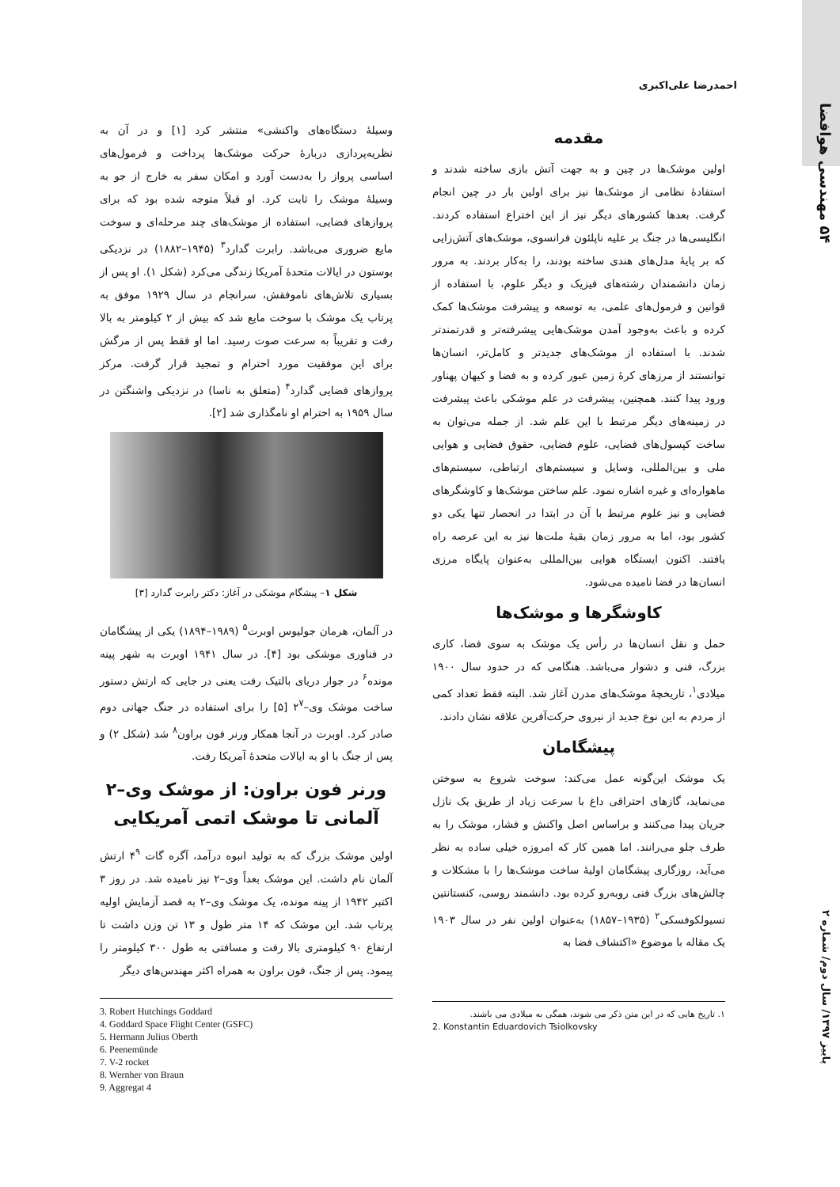۵۴ مهندسی هوافضا
پاییز ۱۳۹۷/ سال دوم/ شماره ۲
احمدرضا علی‌اکبری
مقدمه
اولین موشک‌ها در چین و به جهت آتش بازی ساخته شدند و استفادهٔ نظامی از موشک‌ها نیز برای اولین بار در چین انجام گرفت. بعدها کشورهای دیگر نیز از این اختراع استفاده کردند. انگلیسی‌ها در جنگ بر علیه ناپلئون فرانسوی، موشک‌های آتش‌زایی که بر پایهٔ مدل‌های هندی ساخته بودند، را به‌کار بردند. به مرور زمان دانشمندان رشته‌های فیزیک و دیگر علوم، با استفاده از قوانین و فرمول‌های علمی، به توسعه و پیشرفت موشک‌ها کمک کرده و باعث به‌وجود آمدن موشک‌هایی پیشرفته‌تر و قدرتمندتر شدند. با استفاده از موشک‌های جدیدتر و کامل‌تر، انسان‌ها توانستند از مرزهای کرهٔ زمین عبور کرده و به فضا و کیهان پهناور ورود پیدا کنند. همچنین، پیشرفت در علم موشکی باعث پیشرفت در زمینه‌های دیگر مرتبط با این علم شد. از جمله می‌توان به ساخت کپسول‌های فضایی، علوم فضایی، حقوق فضایی و هوایی ملی و بین‌المللی، وسایل و سیستم‌های ارتباطی، سیستم‌های ماهواره‌ای و غیره اشاره نمود. علم ساختن موشک‌ها و کاوشگرهای فضایی و نیز علوم مرتبط با آن در ابتدا در انحصار تنها یکی دو کشور بود، اما به مرور زمان بقیهٔ ملت‌ها نیز به این عرصه راه یافتند. اکنون ایستگاه هوایی بین‌المللی به‌عنوان پایگاه مرزی انسان‌ها در فضا نامیده می‌شود.
کاوشگرها و موشک‌ها
حمل و نقل انسان‌ها در رأس یک موشک به سوی فضا، کاری بزرگ، فنی و دشوار می‌باشد. هنگامی که در حدود سال ۱۹۰۰ میلادی<sup>۱</sup>، تاریخچهٔ موشک‌های مدرن آغاز شد. البته فقط تعداد کمی از مردم به این نوع جدید از نیروی حرکت‌آفرین علاقه نشان دادند.
پیشگامان
یک موشک این‌گونه عمل می‌کند: سوخت شروع به سوختن می‌نماید، گازهای احتراقی داغ با سرعت زیاد از طریق یک نازل جریان پیدا می‌کنند و براساس اصل واکنش و فشار، موشک را به طرف جلو می‌رانند. اما همین کار که امروزه خیلی ساده به نظر می‌آید، روزگاری پیشگامان اولیهٔ ساخت موشک‌ها را با مشکلات و چالش‌های بزرگ فنی روبه‌رو کرده بود. دانشمند روسی، کنستانتین تسیولکوفسکی<sup>۲</sup> (۱۹۳۵–۱۸۵۷) به‌عنوان اولین نفر در سال ۱۹۰۳ یک مقاله با موضوع «اکتشاف فضا به
۱. تاریخ هایی که در این متن ذکر می شوند، همگی به میلادی می باشند.
2. Konstantin Eduardovich Tsiolkovsky
وسیلهٔ دستگاه‌های واکنشی» منتشر کرد [۱] و در آن به نظریه‌پردازی دربارهٔ حرکت موشک‌ها پرداخت و فرمول‌های اساسی پرواز را به‌دست آورد و امکان سفر به خارج از جو به وسیلهٔ موشک را ثابت کرد. او قبلاً متوجه شده بود که برای پروازهای فضایی، استفاده از موشک‌های چند مرحله‌ای و سوخت مایع ضروری می‌باشد. رابرت گدارد<sup>۳</sup> (۱۹۴۵–۱۸۸۲) در نزدیکی بوستون در ایالات متحدهٔ آمریکا زندگی می‌کرد (شکل ۱). او پس از بسیاری تلاش‌های ناموفقش، سرانجام در سال ۱۹۲۹ موفق به پرتاب یک موشک با سوخت مایع شد که بیش از ۲ کیلومتر به بالا رفت و تقریباً به سرعت صوت رسید. اما او فقط پس از مرگش برای این موفقیت مورد احترام و تمجید قرار گرفت. مرکز پروازهای فضایی گدارد<sup>۴</sup> (متعلق به ناسا) در نزدیکی واشنگتن در سال ۱۹۵۹ به احترام او نامگذاری شد [۲].
شکل ۱– پیشگام موشکی در آغاز: دکتر رابرت گدارد [۳]
در آلمان، هرمان جولیوس اوبرت<sup>۵</sup> (۱۹۸۹–۱۸۹۴) یکی از پیشگامان در فناوری موشکی بود [۴]. در سال ۱۹۴۱ اوبرت به شهر پینه مونده<sup>۶</sup> در جوار دریای بالتیک رفت یعنی در جایی که ارتش دستور ساخت موشک وی–۲<sup>۷</sup> [۵] را برای استفاده در جنگ جهانی دوم صادر کرد. اوبرت در آنجا همکار ورنر فون براون<sup>۸</sup> شد (شکل ۲) و پس از جنگ با او به ایالات متحدهٔ آمریکا رفت.
ورنر فون براون: از موشک وی–۲ آلمانی تا موشک اتمی آمریکایی
اولین موشک بزرگ که به تولید انبوه درآمد، آگره گات ۴<sup>۹</sup> ارتش آلمان نام داشت. این موشک بعداً وی–۲ نیز نامیده شد. در روز ۳ اکتبر ۱۹۴۲ از پینه مونده، یک موشک وی–۲ به قصد آزمایش اولیه پرتاب شد. این موشک که ۱۴ متر طول و ۱۳ تن وزن داشت تا ارتفاع ۹۰ کیلومتری بالا رفت و مسافتی به طول ۳۰۰ کیلومتر را پیمود. پس از جنگ، فون براون به همراه اکثر مهندس‌های دیگر
3. Robert Hutchings Goddard
4. Goddard Space Flight Center (GSFC)
5. Hermann Julius Oberth
6. Peenemünde
7. V-2 rocket
8. Wernher von Braun
9. Aggregat 4